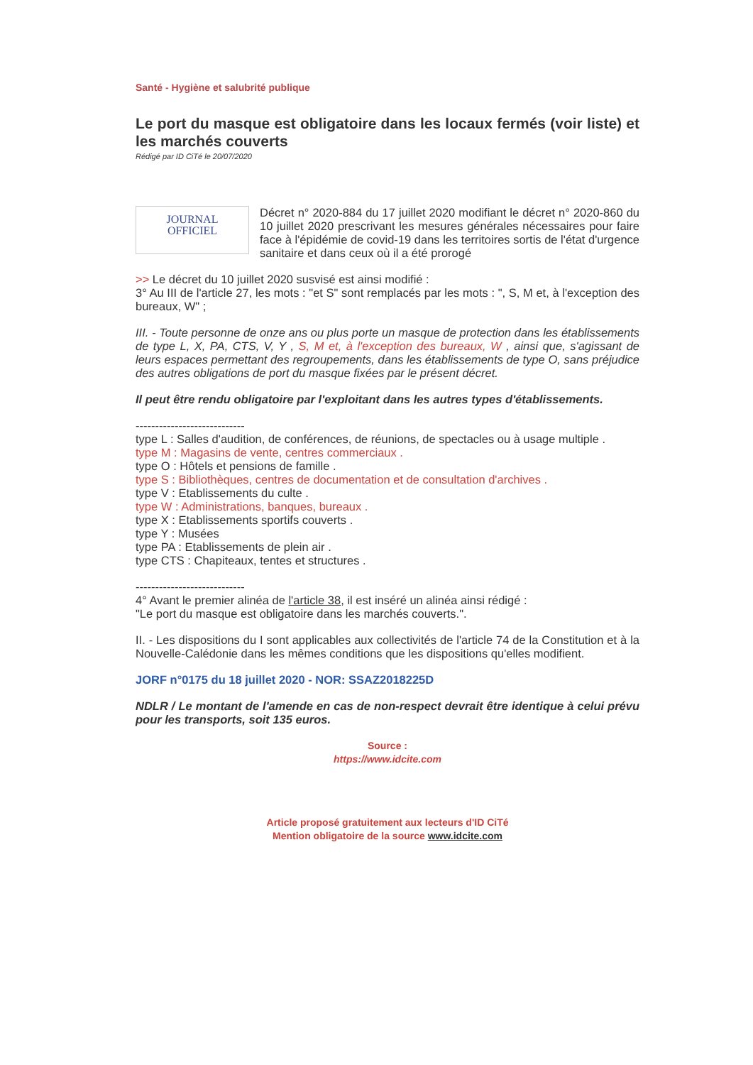Santé - Hygiène et salubrité publique
Le port du masque est obligatoire dans les locaux fermés (voir liste) et les marchés couverts
Rédigé par ID CiTé le 20/07/2020
JOURNAL
OFFICIEL
Décret n° 2020-884 du 17 juillet 2020 modifiant le décret n° 2020-860 du 10 juillet 2020 prescrivant les mesures générales nécessaires pour faire face à l'épidémie de covid-19 dans les territoires sortis de l'état d'urgence sanitaire et dans ceux où il a été prorogé
>> Le décret du 10 juillet 2020 susvisé est ainsi modifié :
3° Au III de l'article 27, les mots : "et S" sont remplacés par les mots : ", S, M et, à l'exception des bureaux, W" ;
III. - Toute personne de onze ans ou plus porte un masque de protection dans les établissements de type L, X, PA, CTS, V, Y , S, M et, à l'exception des bureaux, W , ainsi que, s'agissant de leurs espaces permettant des regroupements, dans les établissements de type O, sans préjudice des autres obligations de port du masque fixées par le présent décret.
Il peut être rendu obligatoire par l'exploitant dans les autres types d'établissements.
----------------------------
type L : Salles d'audition, de conférences, de réunions, de spectacles ou à usage multiple .
type M : Magasins de vente, centres commerciaux .
type O : Hôtels et pensions de famille .
type S : Bibliothèques, centres de documentation et de consultation d'archives .
type V : Etablissements du culte .
type W : Administrations, banques, bureaux .
type X : Etablissements sportifs couverts .
type Y : Musées
type PA : Etablissements de plein air .
type CTS : Chapiteaux, tentes et structures .
----------------------------
4° Avant le premier alinéa de l'article 38, il est inséré un alinéa ainsi rédigé :
"Le port du masque est obligatoire dans les marchés couverts.".
II. - Les dispositions du I sont applicables aux collectivités de l'article 74 de la Constitution et à la Nouvelle-Calédonie dans les mêmes conditions que les dispositions qu'elles modifient.
JORF n°0175 du 18 juillet 2020 - NOR: SSAZ2018225D
NDLR / Le montant de l'amende en cas de non-respect devrait être identique à celui prévu pour les transports, soit 135 euros.
Source :
https://www.idcite.com
Article proposé gratuitement aux lecteurs d'ID CiTé
Mention obligatoire de la source www.idcite.com